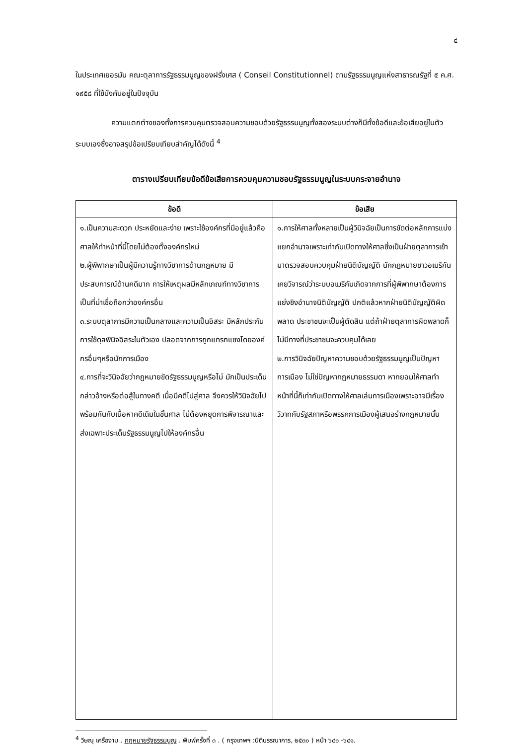๔
ในประเทศเยอรมัน คณะตุลาการรัฐธรรมนูญของฝรั่งเศส ( Conseil Constitutionnel) ตามรัฐธรรมนูญแห่งสาธารณรัฐที่ ๕ ค.ศ. ๑๙๕๘ ที่ใช้บังคับอยู่ในปัจจุบัน
ความแตกต่างของทั้งการควบคุมตรวจสอบความชอบด้วยรัฐธรรมนูญทั้งสองระบบต่างก็มีทั้งข้อดีและข้อเสียอยู่ในตัวระบบเองซึ่งอาจสรุปข้อเปรียบเทียบสำคัญได้ดังนี้ <sup>4</sup>
ตารางเปรียบเทียบข้อดีข้อเสียการควบคุมความชอบรัฐธรรมนูญในระบบกระจายอำนาจ
| ข้อดี | ข้อเสีย |
| --- | --- |
| ๑.เป็นความสะดวก ประหยัดและง่าย เพราะใช้องค์กรที่มีอยู่แล้วคือศาลให้ทำหน้าที่นี้โดยไม่ต้องตั้งองค์กรใหม่ ๒.ผู้พิพากษาเป็นผู้มีความรู้ทางวิชาการด้านกฎหมาย มีประสบการณ์ด้านคดีมาก การให้เหตุผลมีหลักเกณฑ์ทางวิชาการเป็นที่น่าเชื่อถือกว่าองค์กรอื่น ๓.ระบบตุลาการมีความเป็นกลางและความเป็นอิสระ มีหลักประกัน การใช้ดุลพินิจอิสระในตัวเอง ปลอดจากการถูกแทรกแซงโดยองค์กรอื่นๆหรือนักการเมือง ๔.การที่จะวินิจฉัยว่ากฎหมายขัดรัฐธรรมนูญหรือไม่ มักเป็นประเด็นกล่าวอ้างหรือต่อสู้ในทางคดี เมื่อมีคดีไปสู่ศาล จึงควรให้วินิจฉัยไปพร้อมกันกับเนื้อหาคดีเดิมในชั้นศาล ไม่ต้องหยุดการพิจารณาและส่งเฉพาะประเด็นรัฐธรรมนูญไปให้องค์กรอื่น | ๑.การให้ศาลทั้งหลายเป็นผู้วินิจฉัยเป็นการขัดต่อหลักการแบ่งแยกอำนาจเพราะเท่ากับเปิดทางให้ศาลซึ่งเป็นฝ่ายตุลาการเข้ามาตรวจสอบควบคุมฝ่ายนิติบัญญัติ นักกฎหมายชาวอเมริกันเคยวิจารณ์ว่าระบบอเมริกันเกิดจากการที่ผู้พิพากษาต้องการแย่งชิงอำนาจนิติบัญญัติ ปกติแล้วหากฝ่ายนิติบัญญัติผิดพลาด ประชาชนจะเป็นผู้ตัดสิน แต่ถ้าฝ่ายตุลาการผิดพลาดก็ไม่มีทางที่ประชาชนจะควบคุมได้เลย ๒.การวินิจฉัยปัญหาความชอบด้วยรัฐธรรมนูญเป็นปัญหาการเมือง ไม่ใช่ปัญหากฎหมายธรรมดา หากยอมให้ศาลทำหน้าที่นี้ก็เท่ากับเปิดทางให้ศาลเล่นการเมืองเพราะอาจมีเรื่องวิวาทกับรัฐสภาหรือพรรคการเมืองผู้เสนอร่างกฎหมายนั้น |
<sup>4</sup> วิษณุ เครืองาม . กฎหมายรัฐธรรมนูญ . พิมพ์ครั้งที่ ๓ . ( กรุงเทพฯ :นิติบรรณาการ, ๒๕๓๐ ) หน้า ๖๔๐ -๖๔๑.